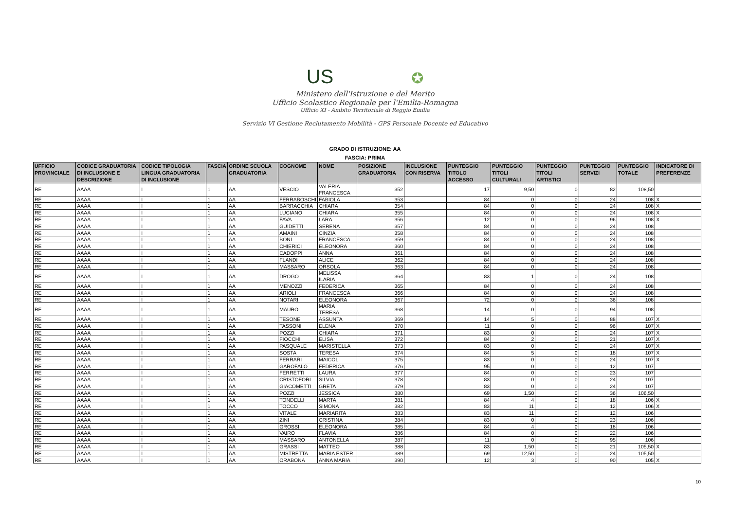US ✪
Ministero dell'Istruzione e del Merito
Ufficio Scolastico Regionale per l'Emilia-Romagna
Ufficio XI - Ambito Territoriale di Reggio Emilia
Servizio VI Gestione Reclutamento Mobilità - GPS Personale Docente ed Educativo
GRADO DI ISTRUZIONE: AA
FASCIA: PRIMA
| UFFICIO PROVINCIALE | CODICE GRADUATORIA DI INCLUSIONE E DESCRIZIONE | CODICE TIPOLOGIA LINGUA GRADUATORIA DI INCLUSIONE | FASCIA | ORDINE SCUOLA GRADUATORIA | COGNOME | NOME | POSIZIONE GRADUATORIA | INCLUSIONE CON RISERVA | PUNTEGGIO TITOLO ACCESSO | PUNTEGGIO TITOLI CULTURALI | PUNTEGGIO TITOLI ARTISTICI | PUNTEGGIO SERVIZI | PUNTEGGIO TOTALE | INDICATORE DI PREFERENZE |
| --- | --- | --- | --- | --- | --- | --- | --- | --- | --- | --- | --- | --- | --- | --- |
| RE | AAAA | I | 1 | AA | VESCIO | VALERIA FRANCESCA | 352 | | 17 | 9,50 | 0 | 82 | 108,50 | |
| RE | AAAA | I | 1 | AA | FERRABOSCHI | FABIOLA | 353 | | 84 | 0 | 0 | 24 | 108 | X |
| RE | AAAA | I | 1 | AA | BARRACCHIA | CHIARA | 354 | | 84 | 0 | 0 | 24 | 108 | X |
| RE | AAAA | I | 1 | AA | LUCIANO | CHIARA | 355 | | 84 | 0 | 0 | 24 | 108 | X |
| RE | AAAA | I | 1 | AA | FAVA | LARA | 356 | | 12 | 0 | 0 | 96 | 108 | X |
| RE | AAAA | I | 1 | AA | GUIDETTI | SERENA | 357 | | 84 | 0 | 0 | 24 | 108 | |
| RE | AAAA | I | 1 | AA | AMAINI | CINZIA | 358 | | 84 | 0 | 0 | 24 | 108 | |
| RE | AAAA | I | 1 | AA | BONI | FRANCESCA | 359 | | 84 | 0 | 0 | 24 | 108 | |
| RE | AAAA | I | 1 | AA | CHIERICI | ELEONORA | 360 | | 84 | 0 | 0 | 24 | 108 | |
| RE | AAAA | I | 1 | AA | CADOPPI | ANNA | 361 | | 84 | 0 | 0 | 24 | 108 | |
| RE | AAAA | I | 1 | AA | FLANDI | ALICE | 362 | | 84 | 0 | 0 | 24 | 108 | |
| RE | AAAA | I | 1 | AA | MASSARO | ORSOLA | 363 | | 84 | 0 | 0 | 24 | 108 | |
| RE | AAAA | I | 1 | AA | DROGO | MELISSA ILARIA | 364 | | 83 | 1 | 0 | 24 | 108 | |
| RE | AAAA | I | 1 | AA | MENOZZI | FEDERICA | 365 | | 84 | 0 | 0 | 24 | 108 | |
| RE | AAAA | I | 1 | AA | ARIOLI | FRANCESCA | 366 | | 84 | 0 | 0 | 24 | 108 | |
| RE | AAAA | I | 1 | AA | NOTARI | ELEONORA | 367 | | 72 | 0 | 0 | 36 | 108 | |
| RE | AAAA | I | 1 | AA | MAURO | MARIA TERESA | 368 | | 14 | 0 | 0 | 94 | 108 | |
| RE | AAAA | I | 1 | AA | TESONE | ASSUNTA | 369 | | 14 | 5 | 0 | 88 | 107 | X |
| RE | AAAA | I | 1 | AA | TASSONI | ELENA | 370 | | 11 | 0 | 0 | 96 | 107 | X |
| RE | AAAA | I | 1 | AA | POZZI | CHIARA | 371 | | 83 | 0 | 0 | 24 | 107 | X |
| RE | AAAA | I | 1 | AA | FIOCCHI | ELISA | 372 | | 84 | 2 | 0 | 21 | 107 | X |
| RE | AAAA | I | 1 | AA | PASQUALE | MARISTELLA | 373 | | 83 | 0 | 0 | 24 | 107 | X |
| RE | AAAA | I | 1 | AA | SOSTA | TERESA | 374 | | 84 | 5 | 0 | 18 | 107 | X |
| RE | AAAA | I | 1 | AA | FERRARI | MAICOL | 375 | | 83 | 0 | 0 | 24 | 107 | X |
| RE | AAAA | I | 1 | AA | GAROFALO | FEDERICA | 376 | | 95 | 0 | 0 | 12 | 107 | |
| RE | AAAA | I | 1 | AA | FERRETTI | LAURA | 377 | | 84 | 0 | 0 | 23 | 107 | |
| RE | AAAA | I | 1 | AA | CRISTOFORI | SILVIA | 378 | | 83 | 0 | 0 | 24 | 107 | |
| RE | AAAA | I | 1 | AA | GIACOMETTI | GRETA | 379 | | 83 | 0 | 0 | 24 | 107 | |
| RE | AAAA | I | 1 | AA | POZZI | JESSICA | 380 | | 69 | 1,50 | 0 | 36 | 106,50 | |
| RE | AAAA | I | 1 | AA | TONDELLI | MARTA | 381 | | 84 | 4 | 0 | 18 | 106 | X |
| RE | AAAA | I | 1 | AA | TOCCO | SIMONA | 382 | | 83 | 11 | 0 | 12 | 106 | X |
| RE | AAAA | I | 1 | AA | VITALE | MARIARITA | 383 | | 83 | 11 | 0 | 12 | 106 | |
| RE | AAAA | I | 1 | AA | ZINI | CRISTINA | 384 | | 83 | 0 | 0 | 23 | 106 | |
| RE | AAAA | I | 1 | AA | GROSSI | ELEONORA | 385 | | 84 | 4 | 0 | 18 | 106 | |
| RE | AAAA | I | 1 | AA | VAIRO | FLAVIA | 386 | | 84 | 0 | 0 | 22 | 106 | |
| RE | AAAA | I | 1 | AA | MASSARO | ANTONELLA | 387 | | 11 | 0 | 0 | 95 | 106 | |
| RE | AAAA | I | 1 | AA | GRASSI | MATTEO | 388 | | 83 | 1,50 | 0 | 21 | 105,50 | X |
| RE | AAAA | I | 1 | AA | MISTRETTA | MARIA ESTER | 389 | | 69 | 12,50 | 0 | 24 | 105,50 | |
| RE | AAAA | I | 1 | AA | ORABONA | ANNA MARIA | 390 | | 12 | 3 | 0 | 90 | 105 | X |
10